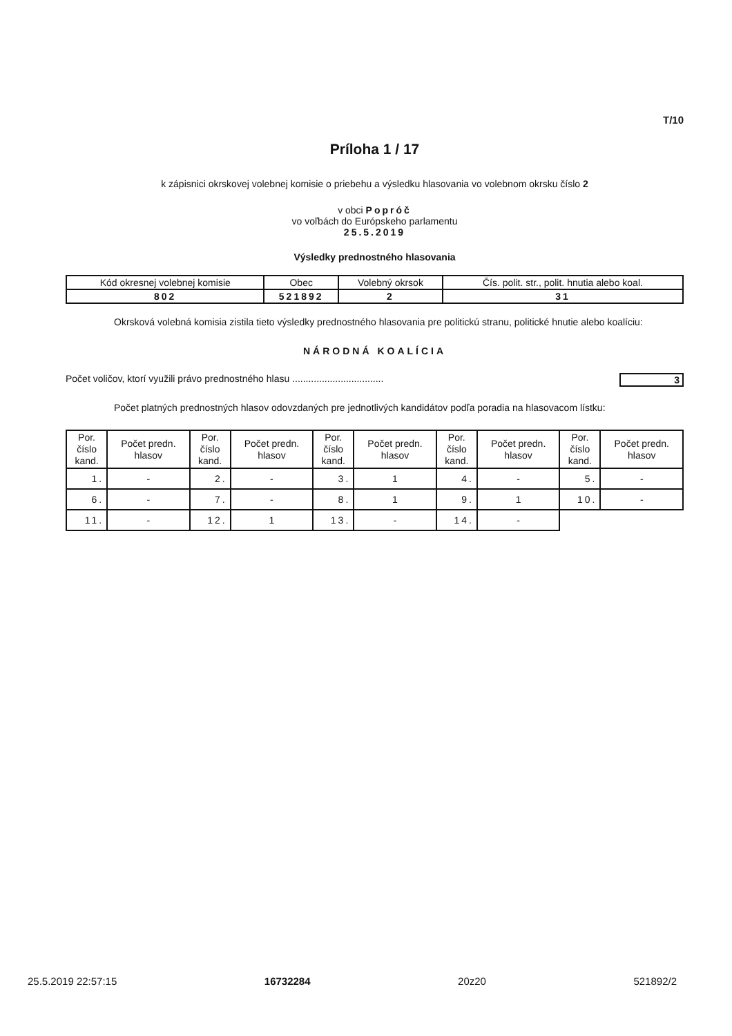T/10
Príloha 1 / 17
k zápisnici okrskovej volebnej komisie o priebehu a výsledku hlasovania vo volebnom okrsku číslo 2
v obci Popróč
vo voľbách do Európskeho parlamentu
25.5.2019
Výsledky prednostného hlasovania
| Kód okresnej volebnej komisie | Obec | Volebný okrsok | Čís. polit. str., polit. hnutia alebo koal. |
| 802 | 521892 | 2 | 31 |
Okrsková volebná komisia zistila tieto výsledky prednostného hlasovania pre politickú stranu, politické hnutie alebo koalíciu:
NÁRODNÁ KOALÍCIA
Počet voličov, ktorí využili právo prednostného hlasu .................................. 3
Počet platných prednostných hlasov odovzdaných pre jednotlivých kandidátov podľa poradia na hlasovacom lístku:
| Por. číslo kand. | Počet predn. hlasov | Por. číslo kand. | Počet predn. hlasov | Por. číslo kand. | Počet predn. hlasov | Por. číslo kand. | Počet predn. hlasov | Por. číslo kand. | Počet predn. hlasov |
| --- | --- | --- | --- | --- | --- | --- | --- | --- | --- |
| 1. | - | 2. | - | 3. | 1 | 4. | - | 5. | - |
| 6. | - | 7. | - | 8. | 1 | 9. | 1 | 10. | - |
| 11. | - | 12. | 1 | 13. | - | 14. | - | | |
25.5.2019 22:57:15 16732284 20z20 521892/2